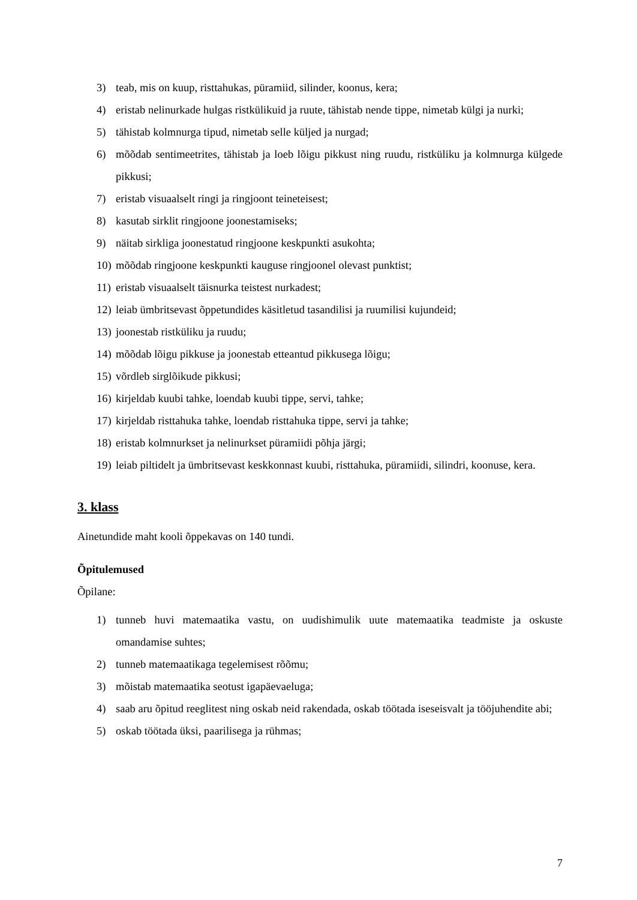3) teab, mis on kuup, risttahukas, püramiid, silinder, koonus, kera;
4) eristab nelinurkade hulgas ristkülikuid ja ruute, tähistab nende tippe, nimetab külgi ja nurki;
5) tähistab kolmnurga tipud, nimetab selle küljed ja nurgad;
6) mõõdab sentimeetrites, tähistab ja loeb lõigu pikkust ning ruudu, ristküliku ja kolmnurga külgede pikkusi;
7) eristab visuaalselt ringi ja ringjoont teineteisest;
8) kasutab sirklit ringjoone joonestamiseks;
9) näitab sirkliga joonestatud ringjoone keskpunkti asukohta;
10) mõõdab ringjoone keskpunkti kauguse ringjoonel olevast punktist;
11) eristab visuaalselt täisnurka teistest nurkadest;
12) leiab ümbritsevast õppetundides käsitletud tasandilisi ja ruumilisi kujundeid;
13) joonestab ristküliku ja ruudu;
14) mõõdab lõigu pikkuse ja joonestab etteantud pikkusega lõigu;
15) võrdleb sirglõikude pikkusi;
16) kirjeldab kuubi tahke, loendab kuubi tippe, servi, tahke;
17) kirjeldab risttahuka tahke, loendab risttahuka tippe, servi ja tahke;
18) eristab kolmnurkset ja nelinurkset püramiidi põhja järgi;
19) leiab piltidelt ja ümbritsevast keskkonnast kuubi, risttahuka, püramiidi, silindri, koonuse, kera.
3. klass
Ainetundide maht kooli õppekavas on 140 tundi.
Õpitulemused
Õpilane:
1) tunneb huvi matemaatika vastu, on uudishimulik uute matemaatika teadmiste ja oskuste omandamise suhtes;
2) tunneb matemaatikaga tegelemisest rõõmu;
3) mõistab matemaatika seotust igapäevaeluga;
4) saab aru õpitud reeglitest ning oskab neid rakendada, oskab töötada iseseisvalt ja tööjuhendite abi;
5) oskab töötada üksi, paarilisega ja rühmas;
7